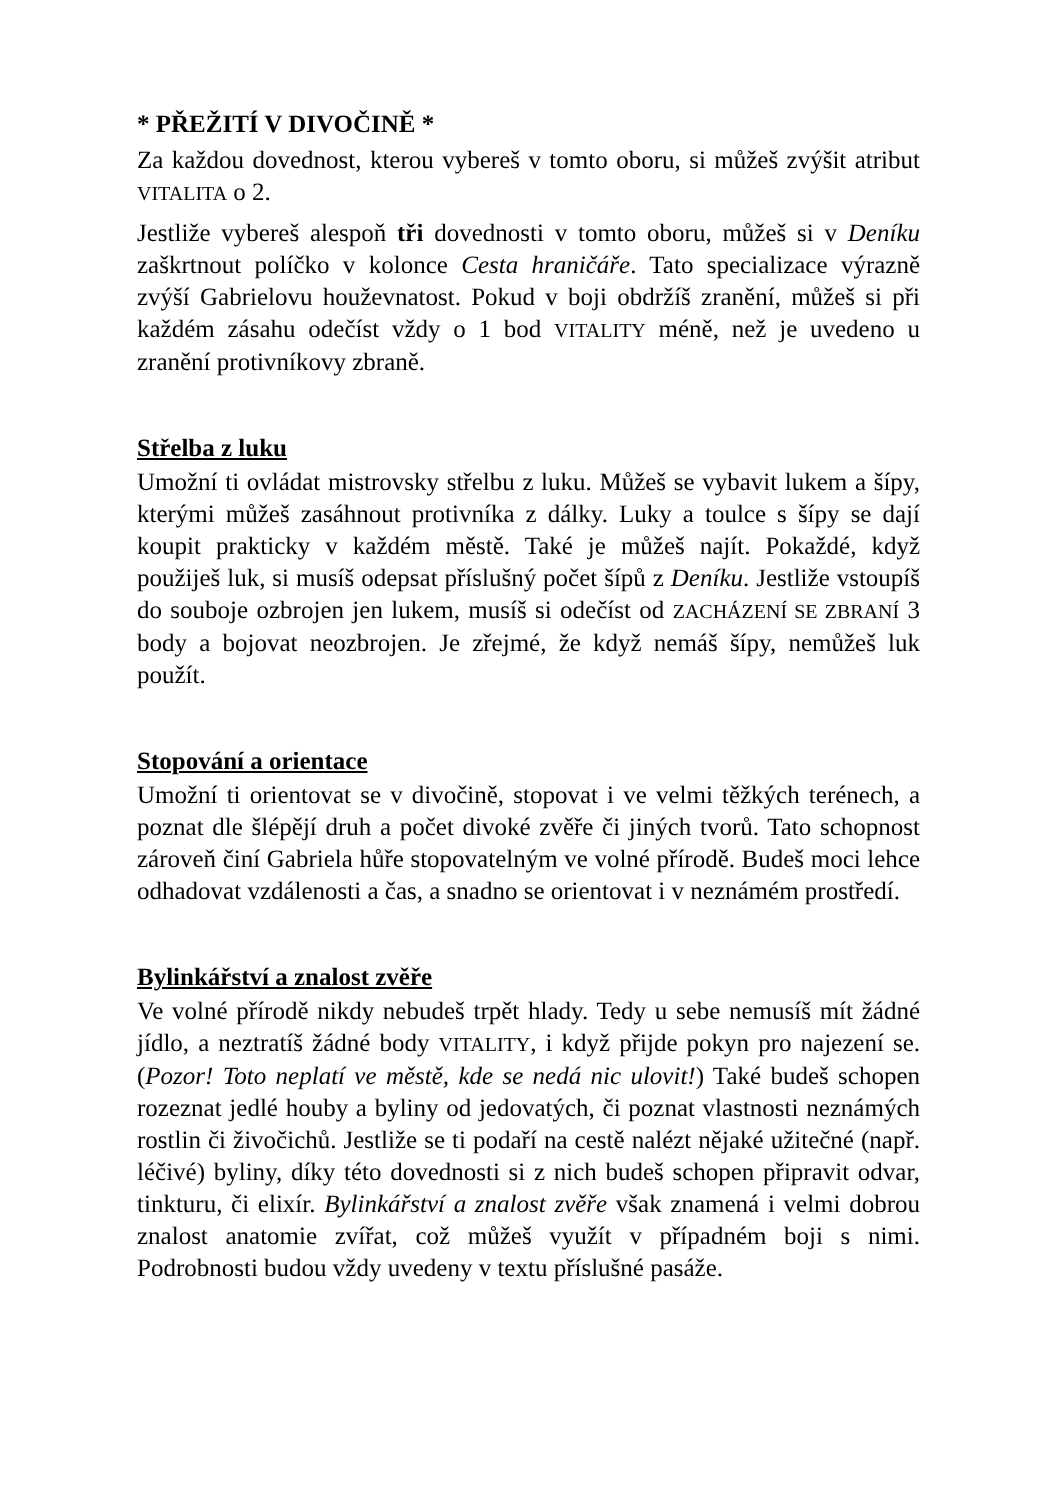* PŘEŽITÍ V DIVOČINĚ *
Za každou dovednost, kterou vybereš v tomto oboru, si můžeš zvýšit atribut VITALITA o 2.
Jestliže vybereš alespoň tři dovednosti v tomto oboru, můžeš si v Deníku zaškrtnout políčko v kolonce Cesta hraničáře. Tato specializace výrazně zvýší Gabrielovu houževnatost. Pokud v boji obdržíš zranění, můžeš si při každém zásahu odečíst vždy o 1 bod VITALITY méně, než je uvedeno u zranění protivníkovy zbraně.
Střelba z luku
Umožní ti ovládat mistrovsky střelbu z luku. Můžeš se vybavit lukem a šípy, kterými můžeš zasáhnout protivníka z dálky. Luky a toulce s šípy se dají koupit prakticky v každém městě. Také je můžeš najít. Pokaždé, když použiješ luk, si musíš odepsat příslušný počet šípů z Deníku. Jestliže vstoupíš do souboje ozbrojen jen lukem, musíš si odečíst od ZACHÁZENÍ SE ZBRANÍ 3 body a bojovat neozbrojen. Je zřejmé, že když nemáš šípy, nemůžeš luk použít.
Stopování a orientace
Umožní ti orientovat se v divočině, stopovat i ve velmi těžkých terénech, a poznat dle šlépějí druh a počet divoké zvěře či jiných tvorů. Tato schopnost zároveň činí Gabriela hůře stopovatelným ve volné přírodě. Budeš moci lehce odhadovat vzdálenosti a čas, a snadno se orientovat i v neznámém prostředí.
Bylinkářství a znalost zvěře
Ve volné přírodě nikdy nebudeš trpět hlady. Tedy u sebe nemusíš mít žádné jídlo, a neztratíš žádné body VITALITY, i když přijde pokyn pro najezení se. (Pozor! Toto neplatí ve městě, kde se nedá nic ulovit!) Také budeš schopen rozeznat jedlé houby a byliny od jedovatých, či poznat vlastnosti neznámých rostlin či živočichů. Jestliže se ti podaří na cestě nalézt nějaké užitečné (např. léčivé) byliny, díky této dovednosti si z nich budeš schopen připravit odvar, tinkturu, či elixír. Bylinkářství a znalost zvěře však znamená i velmi dobrou znalost anatomie zvířat, což můžeš využít v případném boji s nimi. Podrobnosti budou vždy uvedeny v textu příslušné pasáže.